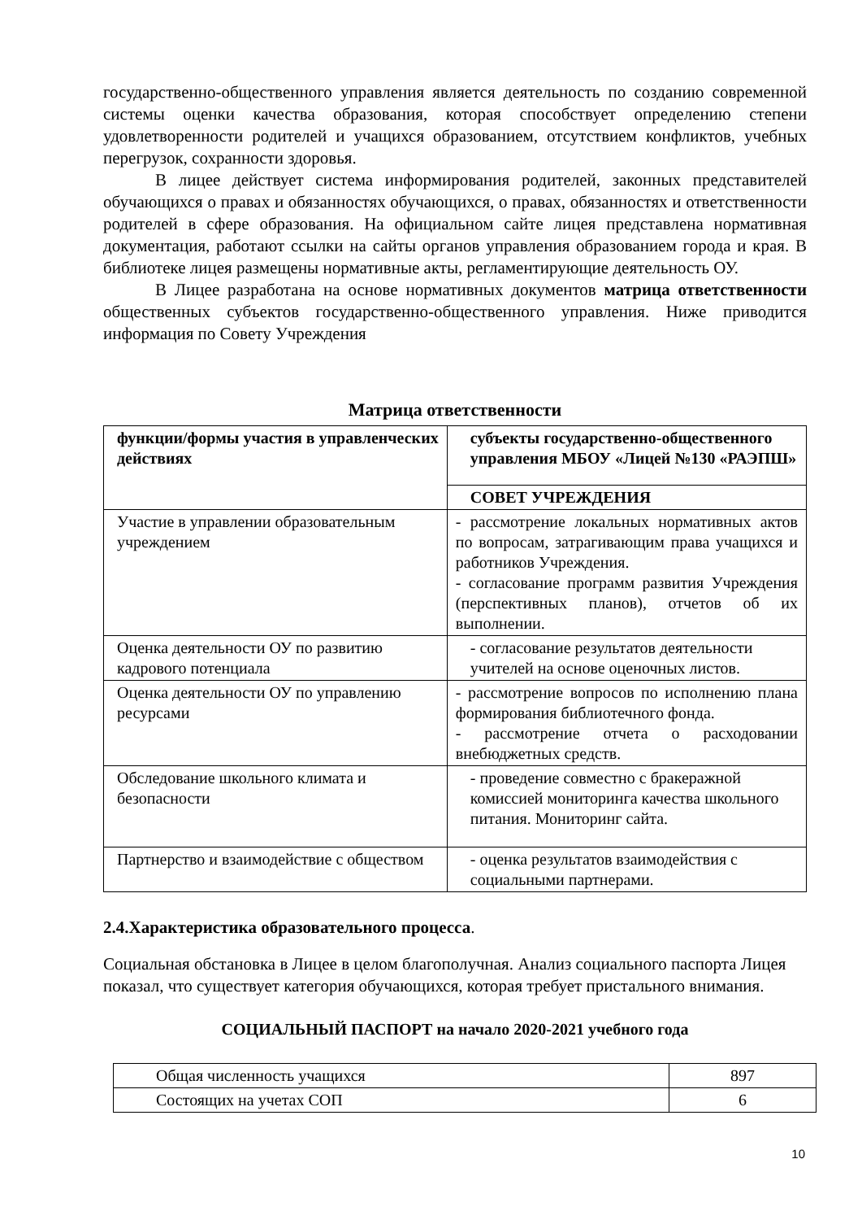государственно-общественного управления является деятельность по созданию современной системы оценки качества образования, которая способствует определению степени удовлетворенности родителей и учащихся образованием, отсутствием конфликтов, учебных перегрузок, сохранности здоровья.
В лицее действует система информирования родителей, законных представителей обучающихся о правах и обязанностях обучающихся, о правах, обязанностях и ответственности родителей в сфере образования. На официальном сайте лицея представлена нормативная документация, работают ссылки на сайты органов управления образованием города и края. В библиотеке лицея размещены нормативные акты, регламентирующие деятельность ОУ.
В Лицее разработана на основе нормативных документов матрица ответственности общественных субъектов государственно-общественного управления. Ниже приводится информация по Совету Учреждения
Матрица ответственности
| функции/формы участия в управленческих действиях | субъекты государственно-общественного управления МБОУ «Лицей №130 «РАЭПШ» |
| | СОВЕТ УЧРЕЖДЕНИЯ |
| Участие в управлении образовательным учреждением | - рассмотрение локальных нормативных актов по вопросам, затрагивающим права учащихся и работников Учреждения. - согласование программ развития Учреждения (перспективных планов), отчетов об их выполнении. |
| Оценка деятельности ОУ по развитию кадрового потенциала | - согласование результатов деятельности учителей на основе оценочных листов. |
| Оценка деятельности ОУ по управлению ресурсами | - рассмотрение вопросов по исполнению плана формирования библиотечного фонда. - рассмотрение отчета о расходовании внебюджетных средств. |
| Обследование школьного климата и безопасности | - проведение совместно с бракеражной комиссией мониторинга качества школьного питания. Мониторинг сайта. |
| Партнерство и взаимодействие с обществом | - оценка результатов взаимодействия с социальными партнерами. |
2.4.Характеристика образовательного процесса.
Социальная обстановка в Лицее в целом благополучная. Анализ социального паспорта Лицея показал, что существует категория обучающихся, которая требует пристального внимания.
СОЦИАЛЬНЫЙ ПАСПОРТ на начало 2020-2021 учебного года
| Общая численность учащихся | 897 |
| Состоящих на учетах СОП | 6 |
10